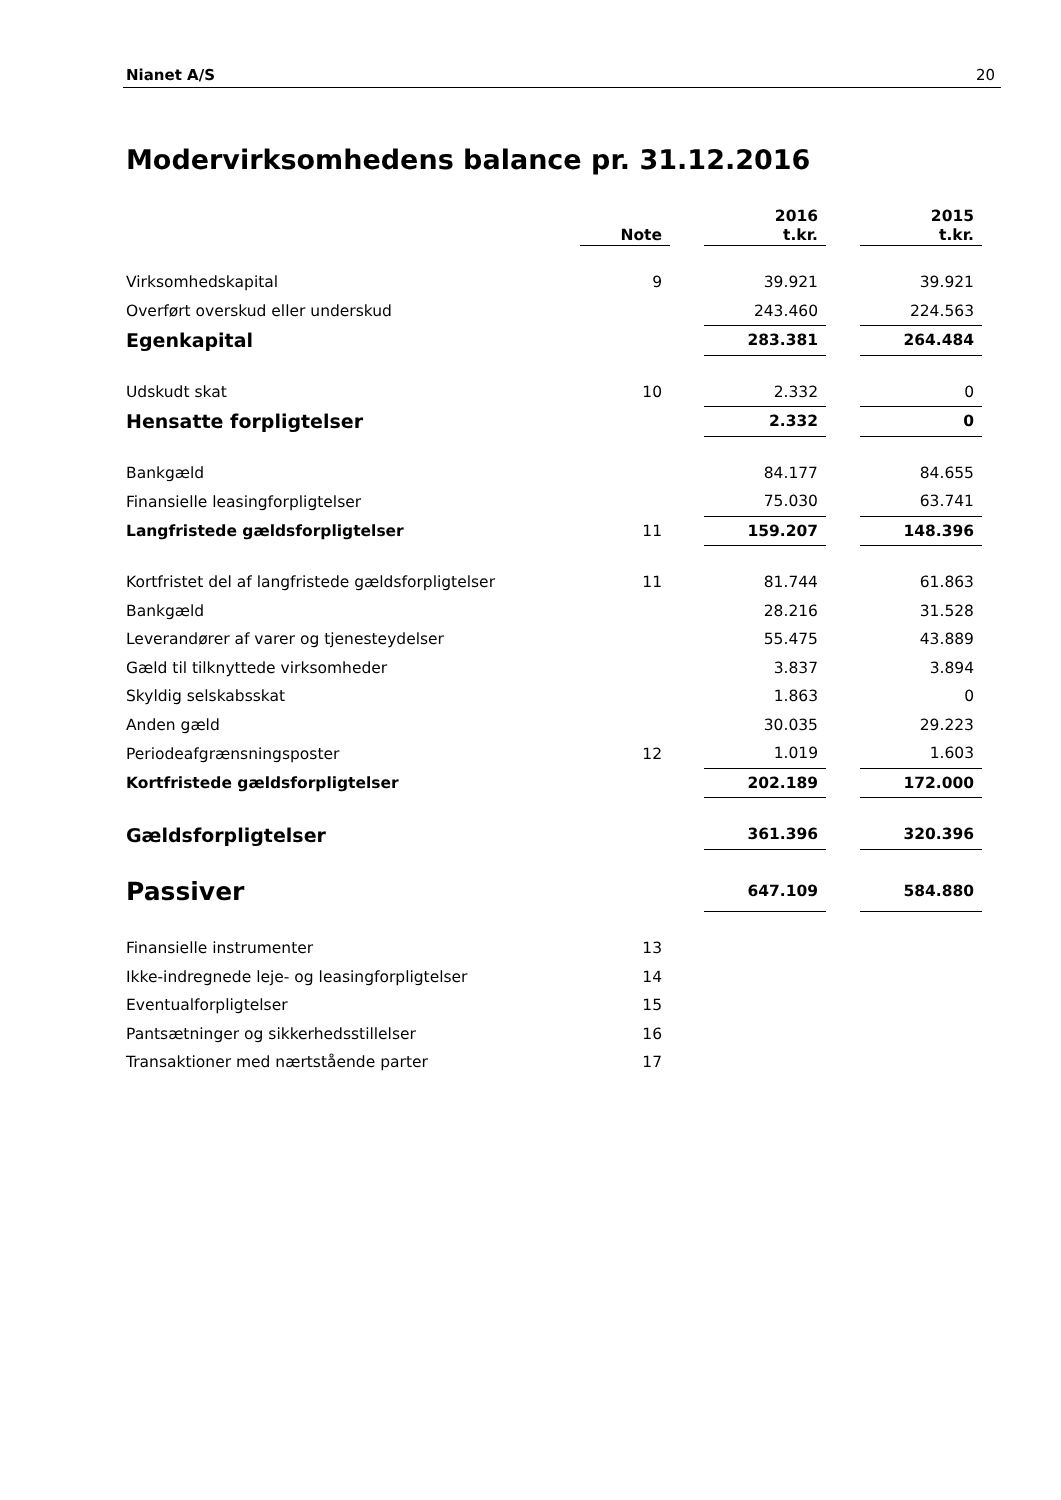Nianet A/S 20
Modervirksomhedens balance pr. 31.12.2016
| | Note | | 2016 t.kr. | | 2015 t.kr. |
| --- | --- | --- | --- | --- | --- |
| Virksomhedskapital | 9 | | 39.921 | | 39.921 |
| Overført overskud eller underskud | | | 243.460 | | 224.563 |
| Egenkapital | | | 283.381 | | 264.484 |
| Udskudt skat | 10 | | 2.332 | | 0 |
| Hensatte forpligtelser | | | 2.332 | | 0 |
| Bankgæld | | | 84.177 | | 84.655 |
| Finansielle leasingforpligtelser | | | 75.030 | | 63.741 |
| Langfristede gældsforpligtelser | 11 | | 159.207 | | 148.396 |
| Kortfristet del af langfristede gældsforpligtelser | 11 | | 81.744 | | 61.863 |
| Bankgæld | | | 28.216 | | 31.528 |
| Leverandører af varer og tjenesteydelser | | | 55.475 | | 43.889 |
| Gæld til tilknyttede virksomheder | | | 3.837 | | 3.894 |
| Skyldig selskabsskat | | | 1.863 | | 0 |
| Anden gæld | | | 30.035 | | 29.223 |
| Periodeafgrænsningsposter | 12 | | 1.019 | | 1.603 |
| Kortfristede gældsforpligtelser | | | 202.189 | | 172.000 |
| Gældsforpligtelser | | | 361.396 | | 320.396 |
| Passiver | | | 647.109 | | 584.880 |
| Finansielle instrumenter | 13 | | | | |
| Ikke-indregnede leje- og leasingforpligtelser | 14 | | | | |
| Eventualforpligtelser | 15 | | | | |
| Pantsætninger og sikkerhedsstillelser | 16 | | | | |
| Transaktioner med nærtstående parter | 17 | | | | |